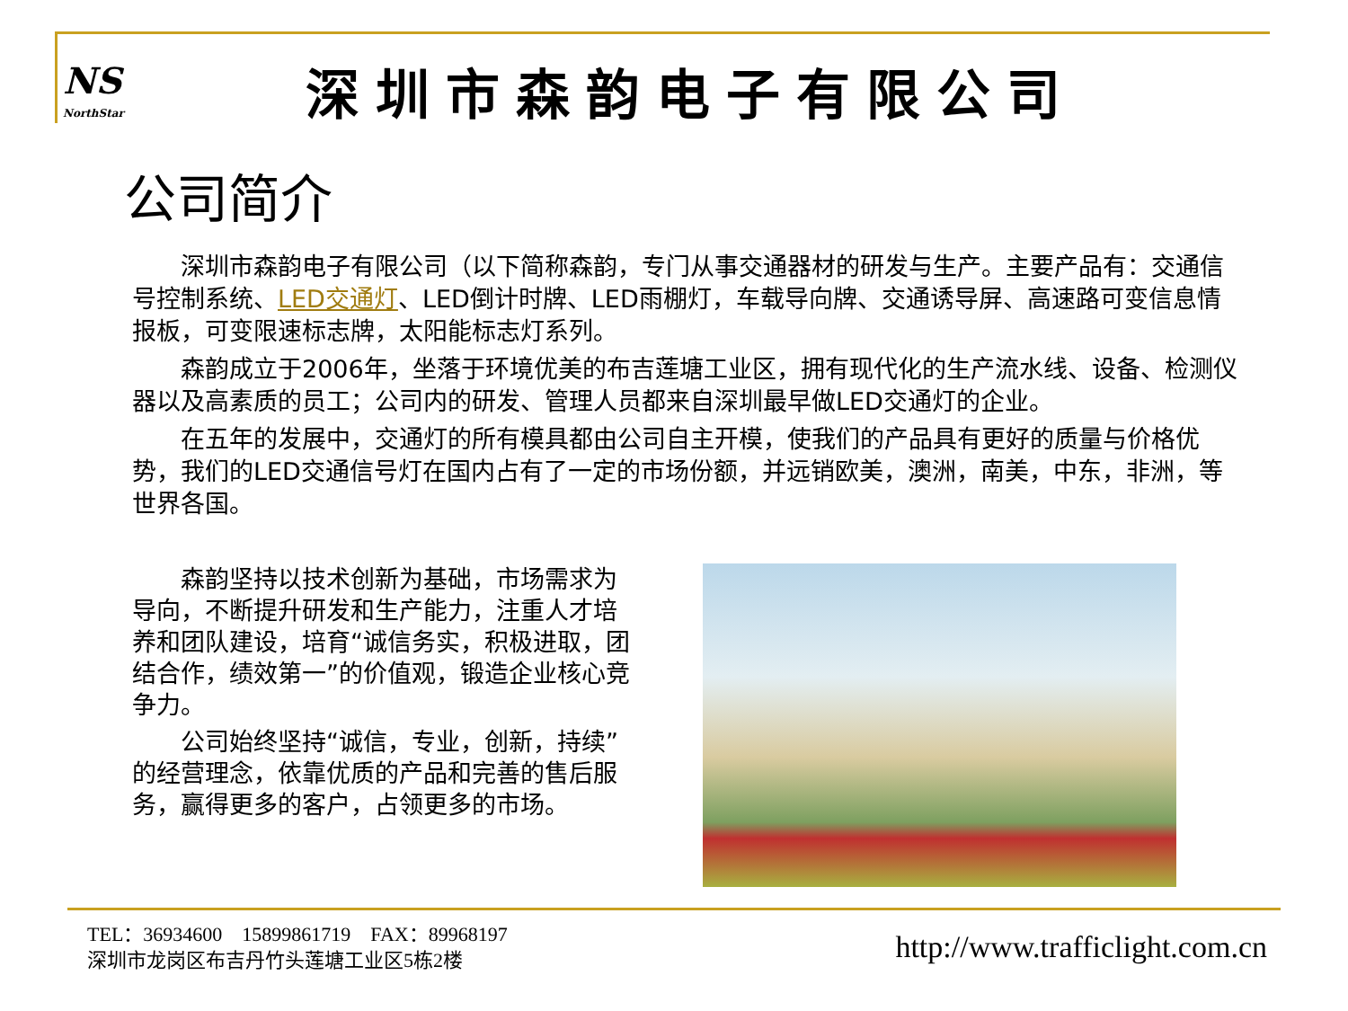NS
NorthStar
深圳市森韵电子有限公司
公司简介
深圳市森韵电子有限公司（以下简称森韵，专门从事交通器材的研发与生产。主要产品有：交通信号控制系统、LED交通灯、LED倒计时牌、LED雨棚灯，车载导向牌、交通诱导屏、高速路可变信息情报板，可变限速标志牌，太阳能标志灯系列。
森韵成立于2006年，坐落于环境优美的布吉莲塘工业区，拥有现代化的生产流水线、设备、检测仪器以及高素质的员工；公司内的研发、管理人员都来自深圳最早做LED交通灯的企业。
在五年的发展中，交通灯的所有模具都由公司自主开模，使我们的产品具有更好的质量与价格优势，我们的LED交通信号灯在国内占有了一定的市场份额，并远销欧美，澳洲，南美，中东，非洲，等世界各国。
森韵坚持以技术创新为基础，市场需求为导向，不断提升研发和生产能力，注重人才培养和团队建设，培育“诚信务实，积极进取，团结合作，绩效第一”的价值观，锻造企业核心竞争力。
公司始终坚持“诚信，专业，创新，持续”的经营理念，依靠优质的产品和完善的售后服务，赢得更多的客户，占领更多的市场。
TEL：36934600 15899861719 FAX：89968197
深圳市龙岗区布吉丹竹头莲塘工业区5栋2楼
http://www.trafficlight.com.cn